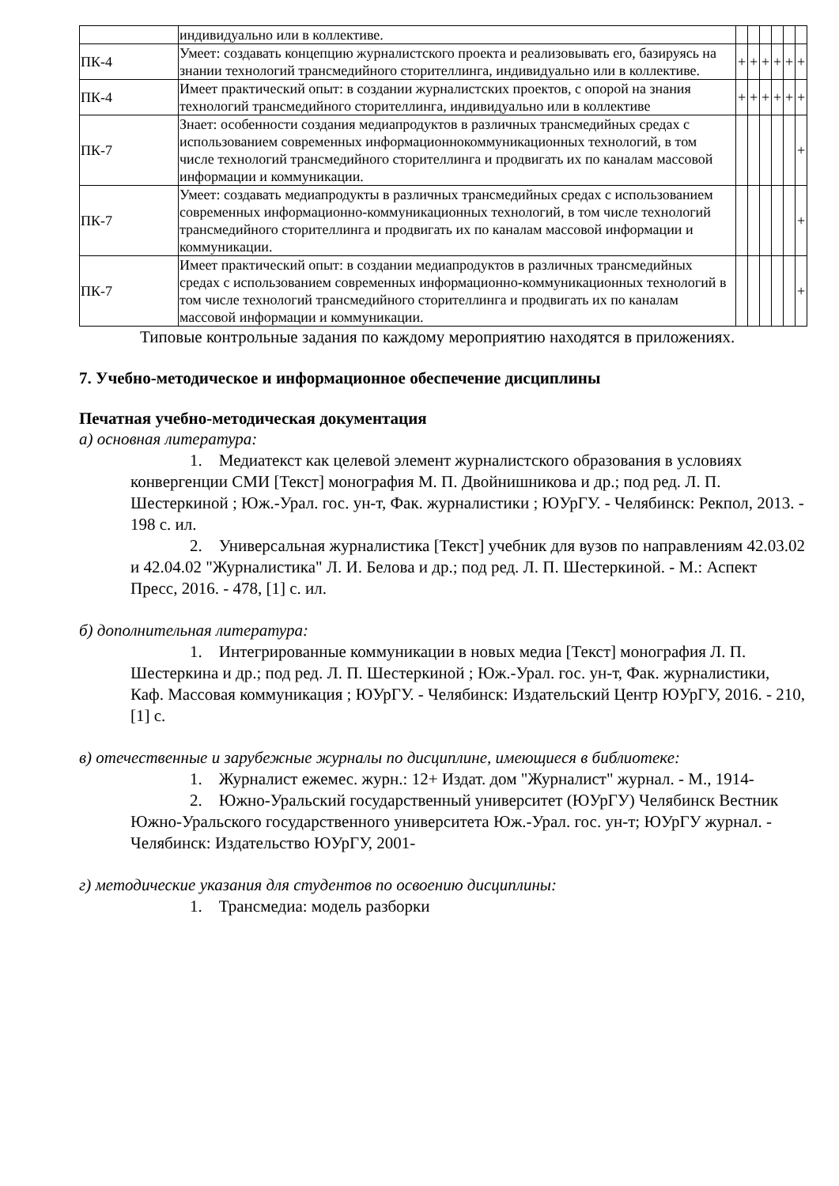| | индивидуально или в коллективе. | | | | | | |
| ПК-4 | Умеет: создавать концепцию журналистского проекта и реализовывать его, базируясь на знании технологий трансмедийного сторителлинга, индивидуально или в коллективе. | + | + | + | + | + | + |
| ПК-4 | Имеет практический опыт: в создании журналистских проектов, с опорой на знания технологий трансмедийного сторителлинга, индивидуально или в коллективе | + | + | + | + | + | + |
| ПК-7 | Знает: особенности создания медиапродуктов в различных трансмедийных средах с использованием современных информационнокоммуникационных технологий, в том числе технологий трансмедийного сторителлинга и продвигать их по каналам массовой информации и коммуникации. | | | | | | + |
| ПК-7 | Умеет: создавать медиапродукты в различных трансмедийных средах с использованием современных информационно-коммуникационных технологий, в том числе технологий трансмедийного сторителлинга и продвигать их по каналам массовой информации и коммуникации. | | | | | | + |
| ПК-7 | Имеет практический опыт: в создании медиапродуктов в различных трансмедийных средах с использованием современных информационно-коммуникационных технологий в том числе технологий трансмедийного сторителлинга и продвигать их по каналам массовой информации и коммуникации. | | | | | | + |
Типовые контрольные задания по каждому мероприятию находятся в приложениях.
7. Учебно-методическое и информационное обеспечение дисциплины
Печатная учебно-методическая документация
а) основная литература:
1. Медиатекст как целевой элемент журналистского образования в условиях конвергенции СМИ [Текст] монография М. П. Двойнишникова и др.; под ред. Л. П. Шестеркиной ; Юж.-Урал. гос. ун-т, Фак. журналистики ; ЮУрГУ. - Челябинск: Рекпол, 2013. - 198 с. ил.
2. Универсальная журналистика [Текст] учебник для вузов по направлениям 42.03.02 и 42.04.02 "Журналистика" Л. И. Белова и др.; под ред. Л. П. Шестеркиной. - М.: Аспект Пресс, 2016. - 478, [1] с. ил.
б) дополнительная литература:
1. Интегрированные коммуникации в новых медиа [Текст] монография Л. П. Шестеркина и др.; под ред. Л. П. Шестеркиной ; Юж.-Урал. гос. ун-т, Фак. журналистики, Каф. Массовая коммуникация ; ЮУрГУ. - Челябинск: Издательский Центр ЮУрГУ, 2016. - 210, [1] с.
в) отечественные и зарубежные журналы по дисциплине, имеющиеся в библиотеке:
1. Журналист ежемес. журн.: 12+ Издат. дом "Журналист" журнал. - М., 1914-
2. Южно-Уральский государственный университет (ЮУрГУ) Челябинск Вестник Южно-Уральского государственного университета Юж.-Урал. гос. ун-т; ЮУрГУ журнал. - Челябинск: Издательство ЮУрГУ, 2001-
г) методические указания для студентов по освоению дисциплины:
1. Трансмедиа: модель разборки